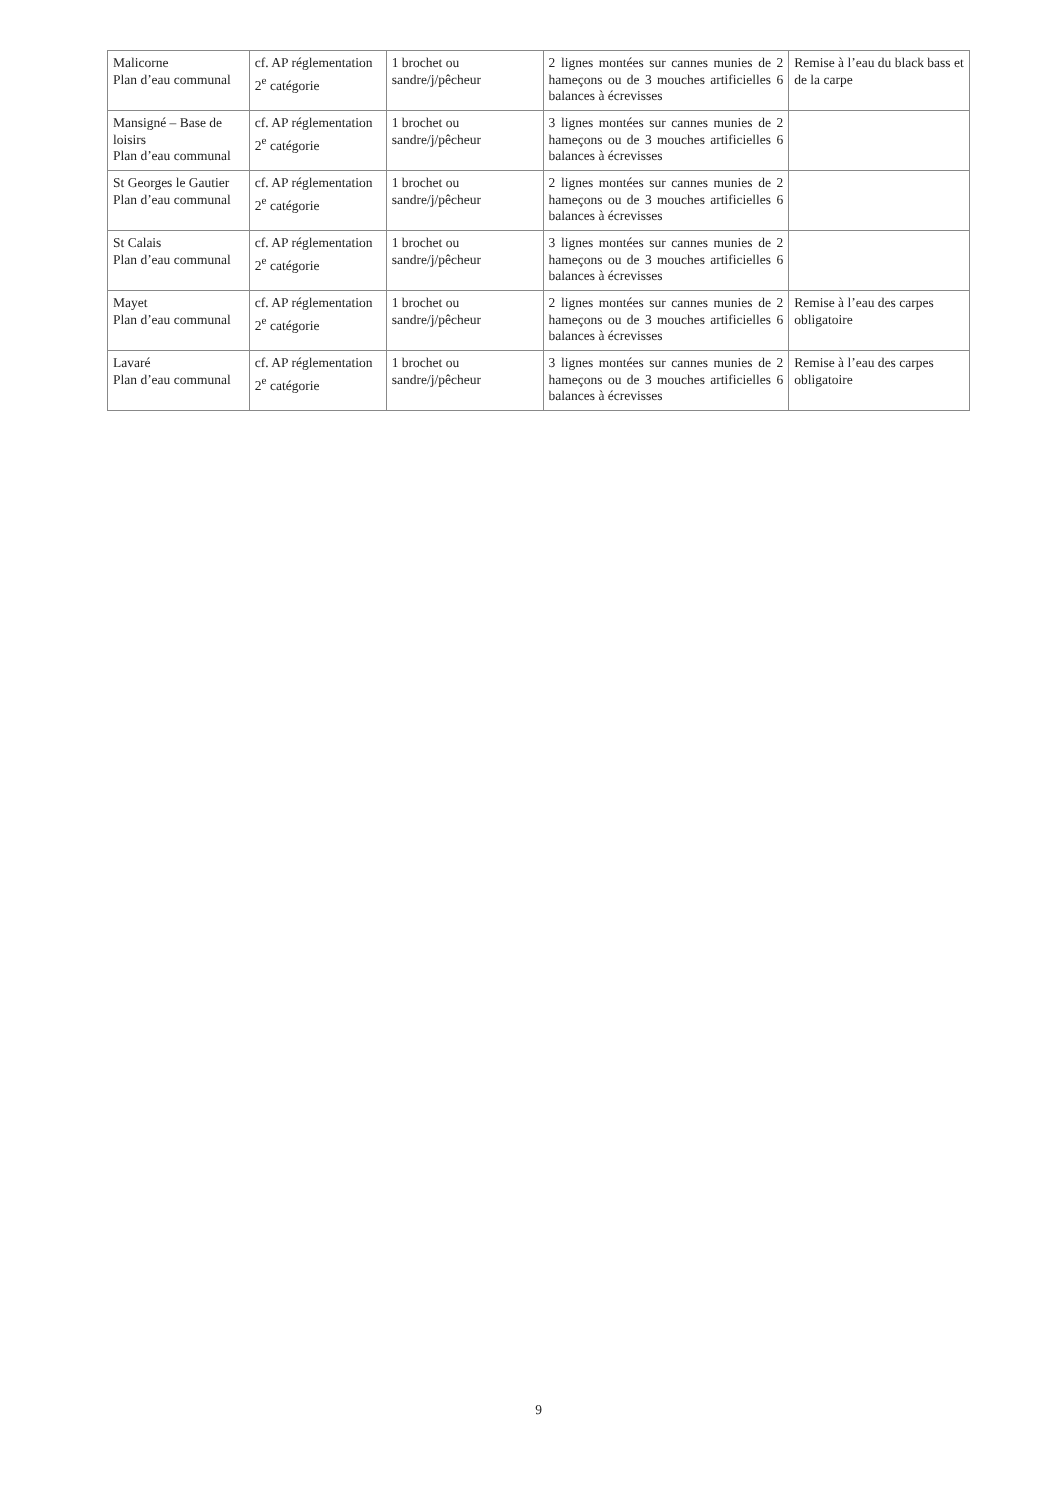| Malicorne Plan d’eau communal | cf. AP réglementation 2<sup>e</sup> catégorie | 1 brochet ou sandre/j/pêcheur | 2 lignes montées sur cannes munies de 2 hameçons ou de 3 mouches artificielles 6 balances à écrevisses | Remise à l’eau du black bass et de la carpe |
| Mansigné – Base de loisirs Plan d’eau communal | cf. AP réglementation 2<sup>e</sup> catégorie | 1 brochet ou sandre/j/pêcheur | 3 lignes montées sur cannes munies de 2 hameçons ou de 3 mouches artificielles 6 balances à écrevisses | |
| St Georges le Gautier Plan d’eau communal | cf. AP réglementation 2<sup>e</sup> catégorie | 1 brochet ou sandre/j/pêcheur | 2 lignes montées sur cannes munies de 2 hameçons ou de 3 mouches artificielles 6 balances à écrevisses | |
| St Calais Plan d’eau communal | cf. AP réglementation 2<sup>e</sup> catégorie | 1 brochet ou sandre/j/pêcheur | 3 lignes montées sur cannes munies de 2 hameçons ou de 3 mouches artificielles 6 balances à écrevisses | |
| Mayet Plan d’eau communal | cf. AP réglementation 2<sup>e</sup> catégorie | 1 brochet ou sandre/j/pêcheur | 2 lignes montées sur cannes munies de 2 hameçons ou de 3 mouches artificielles 6 balances à écrevisses | Remise à l’eau des carpes obligatoire |
| Lavaré Plan d’eau communal | cf. AP réglementation 2<sup>e</sup> catégorie | 1 brochet ou sandre/j/pêcheur | 3 lignes montées sur cannes munies de 2 hameçons ou de 3 mouches artificielles 6 balances à écrevisses | Remise à l’eau des carpes obligatoire |
9